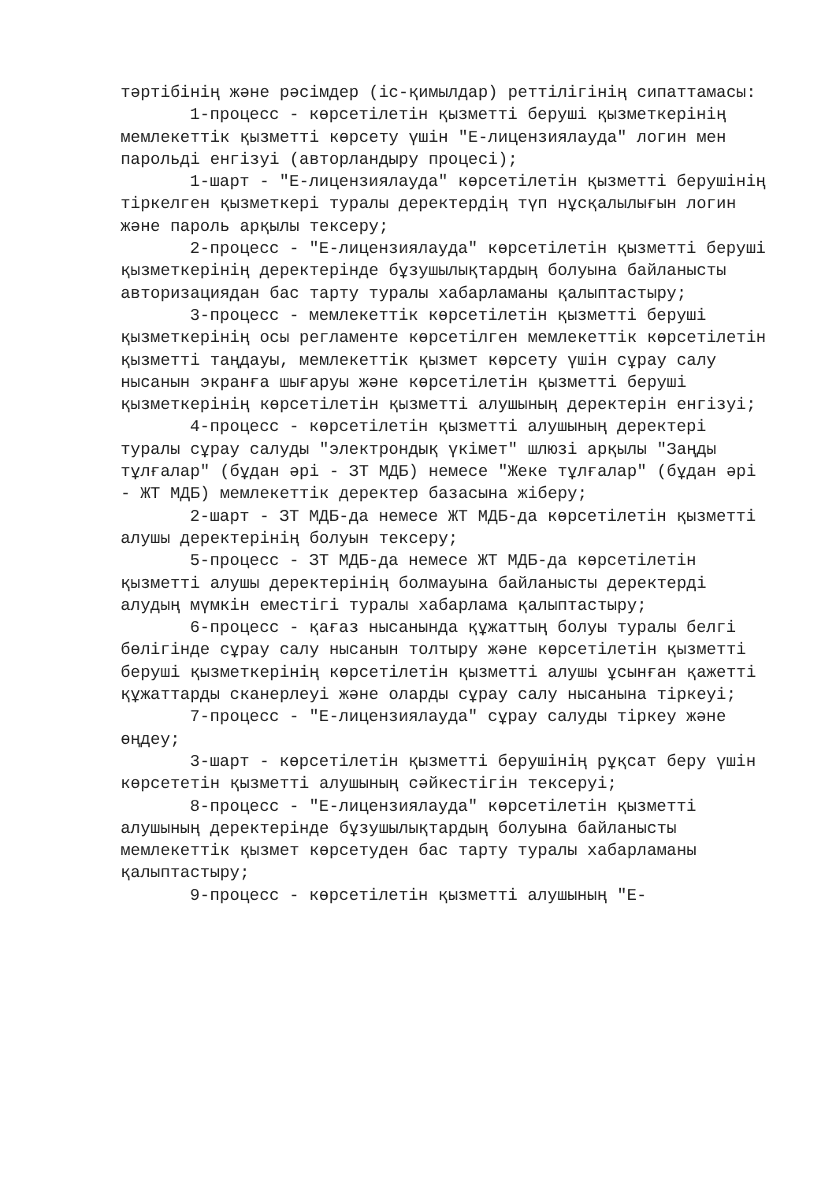тәртібінің және рәсімдер (іс-қимылдар) реттілігінің сипаттамасы:
1-процесс - көрсетілетін қызметті беруші қызметкерінің мемлекеттік қызметті көрсету үшін "Е-лицензиялауда" логин мен парольді енгізуі (авторландыру процесі);
1-шарт - "Е-лицензиялауда" көрсетілетін қызметті берушінің тіркелген қызметкері туралы деректердің түп нұсқалылығын логин және пароль арқылы тексеру;
2-процесс - "Е-лицензиялауда" көрсетілетін қызметті беруші қызметкерінің деректерінде бұзушылықтардың болуына байланысты авторизациядан бас тарту туралы хабарламаны қалыптастыру;
3-процесс - мемлекеттік көрсетілетін қызметті беруші қызметкерінің осы регламенте көрсетілген мемлекеттік көрсетілетін қызметті таңдауы, мемлекеттік қызмет көрсету үшін сұрау салу нысанын экранға шығаруы және көрсетілетін қызметті беруші қызметкерінің көрсетілетін қызметті алушының деректерін енгізуі;
4-процесс - көрсетілетін қызметті алушының деректері туралы сұрау салуды "электрондық үкімет" шлюзі арқылы "Заңды тұлғалар" (бұдан әрі - ЗТ МДБ) немесе "Жеке тұлғалар" (бұдан әрі - ЖТ МДБ) мемлекеттік деректер базасына жіберу;
2-шарт - ЗТ МДБ-да немесе ЖТ МДБ-да көрсетілетін қызметті алушы деректерінің болуын тексеру;
5-процесс - ЗТ МДБ-да немесе ЖТ МДБ-да көрсетілетін қызметті алушы деректерінің болмауына байланысты деректерді алудың мүмкін еместігі туралы хабарлама қалыптастыру;
6-процесс - қағаз нысанында құжаттың болуы туралы белгі бөлігінде сұрау салу нысанын толтыру және көрсетілетін қызметті беруші қызметкерінің көрсетілетін қызметті алушы ұсынған қажетті құжаттарды сканерлеуі және оларды сұрау салу нысанына тіркеуі;
7-процесс - "Е-лицензиялауда" сұрау салуды тіркеу және өңдеу;
3-шарт - көрсетілетін қызметті берушінің рұқсат беру үшін көрсететін қызметті алушының сәйкестігін тексеруі;
8-процесс - "Е-лицензиялауда" көрсетілетін қызметті алушының деректерінде бұзушылықтардың болуына байланысты мемлекеттік қызмет көрсетуден бас тарту туралы хабарламаны қалыптастыру;
9-процесс - көрсетілетін қызметті алушының "Е-